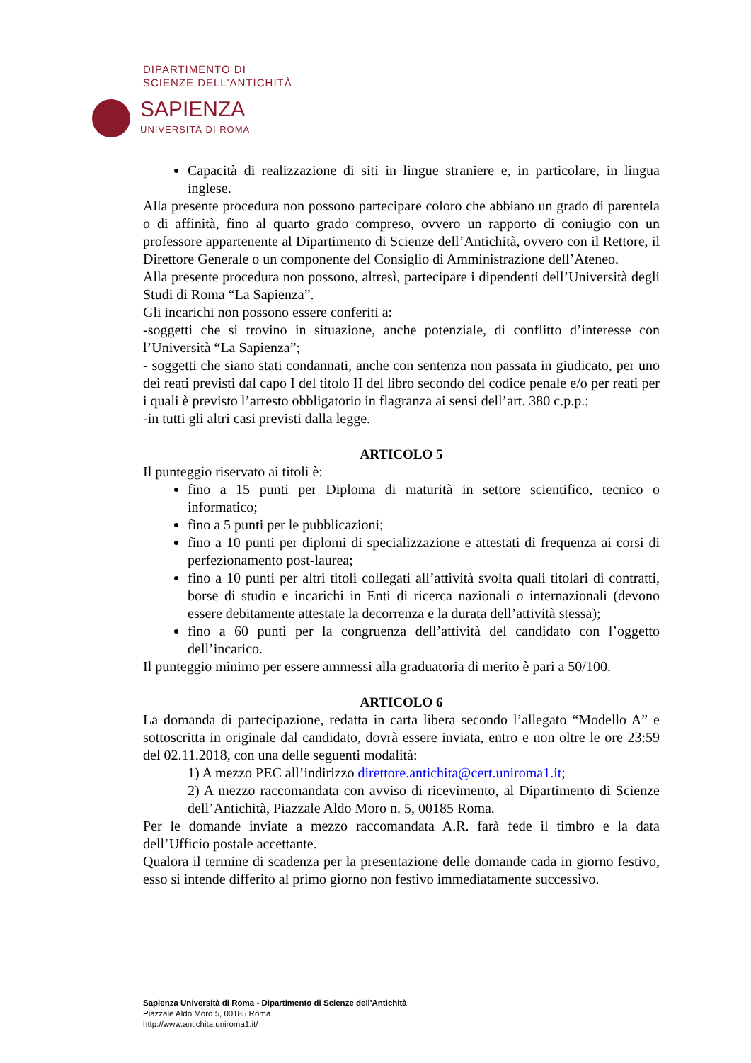DIPARTIMENTO DI
SCIENZE DELL'ANTICHITÀ
SAPIENZA
UNIVERSITÀ DI ROMA
Capacità di realizzazione di siti in lingue straniere e, in particolare, in lingua inglese.
Alla presente procedura non possono partecipare coloro che abbiano un grado di parentela o di affinità, fino al quarto grado compreso, ovvero un rapporto di coniugio con un professore appartenente al Dipartimento di Scienze dell’Antichità, ovvero con il Rettore, il Direttore Generale o un componente del Consiglio di Amministrazione dell’Ateneo.
Alla presente procedura non possono, altresì, partecipare i dipendenti dell’Università degli Studi di Roma “La Sapienza”.
Gli incarichi non possono essere conferiti a:
-soggetti che si trovino in situazione, anche potenziale, di conflitto d’interesse con l’Università “La Sapienza”;
- soggetti che siano stati condannati, anche con sentenza non passata in giudicato, per uno dei reati previsti dal capo I del titolo II del libro secondo del codice penale e/o per reati per i quali è previsto l’arresto obbligatorio in flagranza ai sensi dell’art. 380 c.p.p.;
-in tutti gli altri casi previsti dalla legge.
ARTICOLO 5
Il punteggio riservato ai titoli è:
fino a 15 punti per Diploma di maturità in settore scientifico, tecnico o informatico;
fino a 5 punti per le pubblicazioni;
fino a 10 punti per diplomi di specializzazione e attestati di frequenza ai corsi di perfezionamento post-laurea;
fino a 10 punti per altri titoli collegati all’attività svolta quali titolari di contratti, borse di studio e incarichi in Enti di ricerca nazionali o internazionali (devono essere debitamente attestate la decorrenza e la durata dell’attività stessa);
fino a 60 punti per la congruenza dell’attività del candidato con l’oggetto dell’incarico.
Il punteggio minimo per essere ammessi alla graduatoria di merito è pari a 50/100.
ARTICOLO 6
La domanda di partecipazione, redatta in carta libera secondo l’allegato “Modello A” e sottoscritta in originale dal candidato, dovrà essere inviata, entro e non oltre le ore 23:59 del 02.11.2018, con una delle seguenti modalità:
1) A mezzo PEC all’indirizzo direttore.antichita@cert.uniroma1.it;
2) A mezzo raccomandata con avviso di ricevimento, al Dipartimento di Scienze dell’Antichità, Piazzale Aldo Moro n. 5, 00185 Roma.
Per le domande inviate a mezzo raccomandata A.R. farà fede il timbro e la data dell’Ufficio postale accettante.
Qualora il termine di scadenza per la presentazione delle domande cada in giorno festivo, esso si intende differito al primo giorno non festivo immediatamente successivo.
Sapienza Università di Roma - Dipartimento di Scienze dell'Antichità
Piazzale Aldo Moro 5, 00185 Roma
http://www.antichita.uniroma1.it/